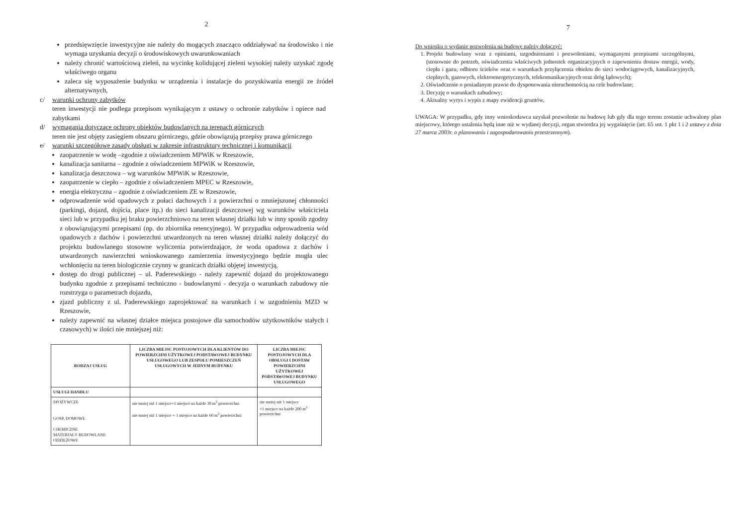2
przedsięwzięcie inwestycyjne nie należy do mogących znacząco oddziaływać na środowisko i nie wymaga uzyskania decyzji o środowiskowych uwarunkowaniach
należy chronić wartościową zieleń, na wycinkę kolidującej zieleni wysokiej należy uzyskać zgodę właściwego organu
zaleca się wyposażenie budynku w urządzenia i instalacje do pozyskiwania energii ze źródeł alternatywnych,
c/ warunki ochrony zabytków
teren inwestycji nie podlega przepisom wynikającym z ustawy o ochronie zabytków i opiece nad zabytkami
d/ wymagania dotyczące ochrony obiektów budowlanych na terenach górniczych
teren nie jest objęty zasięgiem obszaru górniczego, gdzie obowiązują przepisy prawa górniczego
e/ warunki szczegółowe zasady obsługi w zakresie infrastruktury technicznej i komunikacji
zaopatrzenie w wodę –zgodnie z oświadczeniem MPWiK w Rzeszowie,
kanalizacja sanitarna – zgodnie z oświadczeniem MPWiK w Rzeszowie,
kanalizacja deszczowa – wg warunków MPWiK w Rzeszowie,
zaopatrzenie w ciepło – zgodnie z oświadczeniem MPEC w Rzeszowie,
energia elektryczna – zgodnie z oświadczeniem ZE w Rzeszowie,
odprowadzenie wód opadowych z połaci dachowych i z powierzchni o zmniejszonej chłonności (parkingi, dojazd, dojścia, place itp.) do sieci kanalizacji deszczowej wg warunków właściciela sieci lub w przypadku jej braku powierzchniowo na teren własnej działki lub w inny sposób zgodny z obowiązującymi przepisami (np. do zbiornika retencyjnego). W przypadku odprowadzenia wód opadowych z dachów i powierzchni utwardzonych na teren własnej działki należy dołączyć do projektu budowlanego stosowne wyliczenia potwierdzające, że woda opadowa z dachów i utwardzonych nawierzchni wnioskowanego zamierzenia inwestycyjnego będzie mogła ulec wchłonięciu na teren biologicznie czynny w granicach działki objętej inwestycją,
dostęp do drogi publicznej – ul. Paderewskiego - należy zapewnić dojazd do projektowanego budynku zgodnie z przepisami techniczno - budowlanymi - decyzja o warunkach zabudowy nie rozstrzyga o parametrach dojazdu,
zjazd publiczny z ul. Paderewskiego zaprojektować na warunkach i w uzgodnieniu MZD w Rzeszowie,
należy zapewnić na własnej działce miejsca postojowe dla samochodów użytkowników stałych i czasowych) w ilości nie mniejszej niż:
| RODZAJ USŁUG | LICZBA MIEJSC POSTOJOWYCH DLA KLIENTÓW DO POWIERZCHNI UŻYTKOWEJ PODSTAWOWEJ BUDYNKU USŁUGOWEGO LUB ZESPOŁU POMIESZCZEŃ USŁUGOWYCH W JEDNYM BUDYNKU | LICZBA MIEJSC POSTOJOWYCH DLA OBSŁUGI I DOSTAW POWIERZCHNI UŻYTKOWEJ PODSTAWOWEJ BUDYNKU USŁUGOWEGO |
| --- | --- | --- |
| USŁUGI HANDLU | | |
| SPOŻYWCZE GOSP. DOMOWE CHEMICZNE MATERIAŁY BUDOWLANE ODZIEŻOWE | nie mniej niż 1 miejsce+1 miejsce na każde 30 m<sup>2</sup> powierzchni nie mniej niż 1 miejsce + 1 miejsce na każde 60 m<sup>2</sup> powierzchni | nie mniej niż 1 miejsce +1 miejsce na każde 200 m<sup>2</sup> powierzchni |
7
Do wniosku o wydanie pozwolenia na budowę należy dołączyć:
1. Projekt budowlany wraz z opiniami, uzgodnieniami i pozwoleniami, wymaganymi przepisami szczególnymi, (stosownie do potrzeb, oświadczenia właściwych jednostek organizacyjnych o zapewnieniu dostaw energii, wody, ciepła i gazu, odbioru ścieków oraz o warunkach przyłączenia obiektu do sieci wodociągowych, kanalizacyjnych, cieplnych, gazowych, elektroenergetycznych, telekomunikacyjnych oraz dróg lądowych);
2. Oświadczenie o posiadanym prawie do dysponowania nieruchomością na cele budowlane;
3. Decyzję o warunkach zabudowy;
4. Aktualny wyrys i wypis z mapy ewidencji gruntów,
UWAGA: W przypadku, gdy inny wnioskodawca uzyskał pozwolenie na budowę lub gdy dla tego terenu zostanie uchwalony plan miejscowy, którego ustalenia będą inne niż w wydanej decyzji, organ stwierdza jej wygaśnięcie (art. 65 ust. 1 pkt 1 i 2 ustawy z dnia 27 marca 2003r. o planowaniu i zagospodarowaniu przestrzennym).